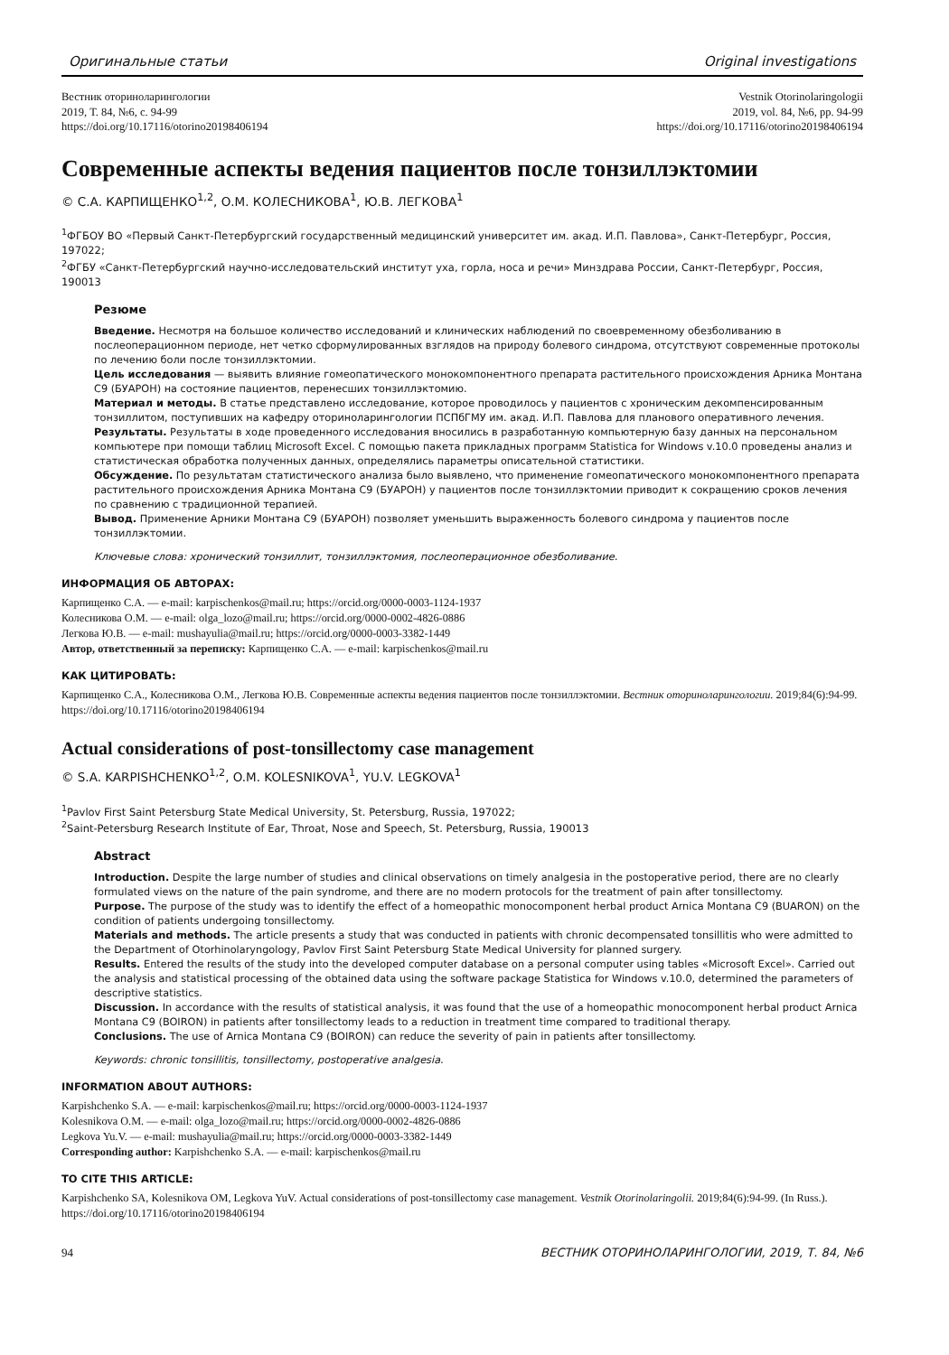Оригинальные статьи Original investigations
Вестник оториноларингологии
2019, Т. 84, №6, с. 94-99
https://doi.org/10.17116/otorino20198406194
Vestnik Otorinolaringologii
2019, vol. 84, №6, pp. 94-99
https://doi.org/10.17116/otorino20198406194
Современные аспекты ведения пациентов после тонзиллэктомии
© С.А. КАРПИЩЕНКО<sup>1,2</sup>, О.М. КОЛЕСНИКОВА<sup>1</sup>, Ю.В. ЛЕГКОВА<sup>1</sup>
<sup>1</sup> ФГБОУ ВО «Первый Санкт-Петербургский государственный медицинский университет им. акад. И.П. Павлова», Санкт-Петербург, Россия, 197022;
<sup>2</sup> ФГБУ «Санкт-Петербургский научно-исследовательский институт уха, горла, носа и речи» Минздрава России, Санкт-Петербург, Россия, 190013
Резюме
Введение. Несмотря на большое количество исследований и клинических наблюдений по своевременному обезболиванию в послеоперационном периоде, нет четко сформулированных взглядов на природу болевого синдрома, отсутствуют современные протоколы по лечению боли после тонзиллэктомии.
Цель исследования — выявить влияние гомеопатического монокомпонентного препарата растительного происхождения Арника Монтана С9 (БУАРОН) на состояние пациентов, перенесших тонзиллэктомию.
Материал и методы. В статье представлено исследование, которое проводилось у пациентов с хроническим декомпенсированным тонзиллитом, поступивших на кафедру оториноларингологии ПСПбГМУ им. акад. И.П. Павлова для планового оперативного лечения.
Результаты. Результаты в ходе проведенного исследования вносились в разработанную компьютерную базу данных на персональном компьютере при помощи таблиц Microsoft Excel. С помощью пакета прикладных программ Statistica for Windows v.10.0 проведены анализ и статистическая обработка полученных данных, определялись параметры описательной статистики.
Обсуждение. По результатам статистического анализа было выявлено, что применение гомеопатического монокомпонентного препарата растительного происхождения Арника Монтана С9 (БУАРОН) у пациентов после тонзиллэктомии приводит к сокращению сроков лечения по сравнению с традиционной терапией.
Вывод. Применение Арники Монтана С9 (БУАРОН) позволяет уменьшить выраженность болевого синдрома у пациентов после тонзиллэктомии.
Ключевые слова: хронический тонзиллит, тонзиллэктомия, послеоперационное обезболивание.
ИНФОРМАЦИЯ ОБ АВТОРАХ:
Карпищенко С.А. — e-mail: karpischenkos@mail.ru; https://orcid.org/0000-0003-1124-1937
Колесникова О.М. — e-mail: olga_lozo@mail.ru; https://orcid.org/0000-0002-4826-0886
Легкова Ю.В. — e-mail: mushayulia@mail.ru; https://orcid.org/0000-0003-3382-1449
Автор, ответственный за переписку: Карпищенко С.А. — e-mail: karpischenkos@mail.ru
КАК ЦИТИРОВАТЬ:
Карпищенко С.А., Колесникова О.М., Легкова Ю.В. Современные аспекты ведения пациентов после тонзиллэктомии. Вестник оториноларингологии. 2019;84(6):94-99. https://doi.org/10.17116/otorino20198406194
Actual considerations of post-tonsillectomy case management
© S.A. KARPISHCHENKO<sup>1,2</sup>, O.M. KOLESNIKOVA<sup>1</sup>, YU.V. LEGKOVA<sup>1</sup>
<sup>1</sup> Pavlov First Saint Petersburg State Medical University, St. Petersburg, Russia, 197022;
<sup>2</sup> Saint-Petersburg Research Institute of Ear, Throat, Nose and Speech, St. Petersburg, Russia, 190013
Abstract
Introduction. Despite the large number of studies and clinical observations on timely analgesia in the postoperative period, there are no clearly formulated views on the nature of the pain syndrome, and there are no modern protocols for the treatment of pain after tonsillectomy.
Purpose. The purpose of the study was to identify the effect of a homeopathic monocomponent herbal product Arnica Montana C9 (BUARON) on the condition of patients undergoing tonsillectomy.
Materials and methods. The article presents a study that was conducted in patients with chronic decompensated tonsillitis who were admitted to the Department of Otorhinolaryngology, Pavlov First Saint Petersburg State Medical University for planned surgery.
Results. Entered the results of the study into the developed computer database on a personal computer using tables «Microsoft Excel». Carried out the analysis and statistical processing of the obtained data using the software package Statistica for Windows v.10.0, determined the parameters of descriptive statistics.
Discussion. In accordance with the results of statistical analysis, it was found that the use of a homeopathic monocomponent herbal product Arnica Montana C9 (BOIRON) in patients after tonsillectomy leads to a reduction in treatment time compared to traditional therapy.
Conclusions. The use of Arnica Montana C9 (BOIRON) can reduce the severity of pain in patients after tonsillectomy.
Keywords: chronic tonsillitis, tonsillectomy, postoperative analgesia.
INFORMATION ABOUT AUTHORS:
Karpishchenko S.A. — e-mail: karpischenkos@mail.ru; https://orcid.org/0000-0003-1124-1937
Kolesnikova O.M. — e-mail: olga_lozo@mail.ru; https://orcid.org/0000-0002-4826-0886
Legkova Yu.V. — e-mail: mushayulia@mail.ru; https://orcid.org/0000-0003-3382-1449
Corresponding author: Karpishchenko S.A. — e-mail: karpischenkos@mail.ru
TO CITE THIS ARTICLE:
Karpishchenko SA, Kolesnikova OM, Legkova YuV. Actual considerations of post-tonsillectomy case management. Vestnik Otorinolaringolii. 2019;84(6):94-99. (In Russ.). https://doi.org/10.17116/otorino20198406194
94 ВЕСТНИК ОТОРИНОЛАРИНГОЛОГИИ, 2019, Т. 84, №6